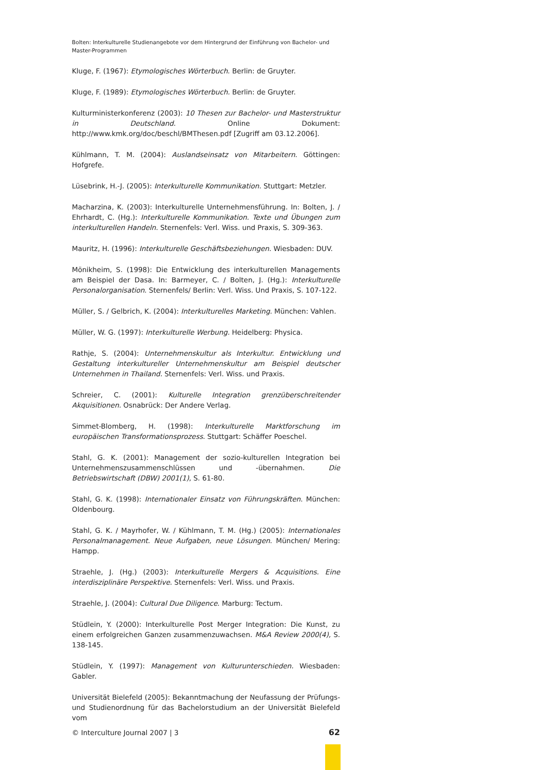Bolten: Interkulturelle Studienangebote vor dem Hintergrund der Einführung von Bachelor- und Master-Programmen
Kluge, F. (1967): Etymologisches Wörterbuch. Berlin: de Gruyter.
Kluge, F. (1989): Etymologisches Wörterbuch. Berlin: de Gruyter.
Kulturministerkonferenz (2003): 10 Thesen zur Bachelor- und Masterstruktur in Deutschland. Online Dokument: http://www.kmk.org/doc/beschl/BMThesen.pdf [Zugriff am 03.12.2006].
Kühlmann, T. M. (2004): Auslandseinsatz von Mitarbeitern. Göttingen: Hofgrefe.
Lüsebrink, H.-J. (2005): Interkulturelle Kommunikation. Stuttgart: Metzler.
Macharzina, K. (2003): Interkulturelle Unternehmensführung. In: Bolten, J. / Ehrhardt, C. (Hg.): Interkulturelle Kommunikation. Texte und Übungen zum interkulturellen Handeln. Sternenfels: Verl. Wiss. und Praxis, S. 309-363.
Mauritz, H. (1996): Interkulturelle Geschäftsbeziehungen. Wiesbaden: DUV.
Mönikheim, S. (1998): Die Entwicklung des interkulturellen Managements am Beispiel der Dasa. In: Barmeyer, C. / Bolten, J. (Hg.): Interkulturelle Personalorganisation. Sternenfels/ Berlin: Verl. Wiss. Und Praxis, S. 107-122.
Müller, S. / Gelbrich, K. (2004): Interkulturelles Marketing. München: Vahlen.
Müller, W. G. (1997): Interkulturelle Werbung. Heidelberg: Physica.
Rathje, S. (2004): Unternehmenskultur als Interkultur. Entwicklung und Gestaltung interkultureller Unternehmenskultur am Beispiel deutscher Unternehmen in Thailand. Sternenfels: Verl. Wiss. und Praxis.
Schreier, C. (2001): Kulturelle Integration grenzüberschreitender Akquisitionen. Osnabrück: Der Andere Verlag.
Simmet-Blomberg, H. (1998): Interkulturelle Marktforschung im europäischen Transformationsprozess. Stuttgart: Schäffer Poeschel.
Stahl, G. K. (2001): Management der sozio-kulturellen Integration bei Unternehmenszusammenschlüssen und -übernahmen. Die Betriebswirtschaft (DBW) 2001(1), S. 61-80.
Stahl, G. K. (1998): Internationaler Einsatz von Führungskräften. München: Oldenbourg.
Stahl, G. K. / Mayrhofer, W. / Kühlmann, T. M. (Hg.) (2005): Internationales Personalmanagement. Neue Aufgaben, neue Lösungen. München/ Mering: Hampp.
Straehle, J. (Hg.) (2003): Interkulturelle Mergers & Acquisitions. Eine interdisziplinäre Perspektive. Sternenfels: Verl. Wiss. und Praxis.
Straehle, J. (2004): Cultural Due Diligence. Marburg: Tectum.
Stüdlein, Y. (2000): Interkulturelle Post Merger Integration: Die Kunst, zu einem erfolgreichen Ganzen zusammenzuwachsen. M&A Review 2000(4), S. 138-145.
Stüdlein, Y. (1997): Management von Kulturunterschieden. Wiesbaden: Gabler.
Universität Bielefeld (2005): Bekanntmachung der Neufassung der Prüfungs- und Studienordnung für das Bachelorstudium an der Universität Bielefeld vom
© Interculture Journal 2007 | 3 62